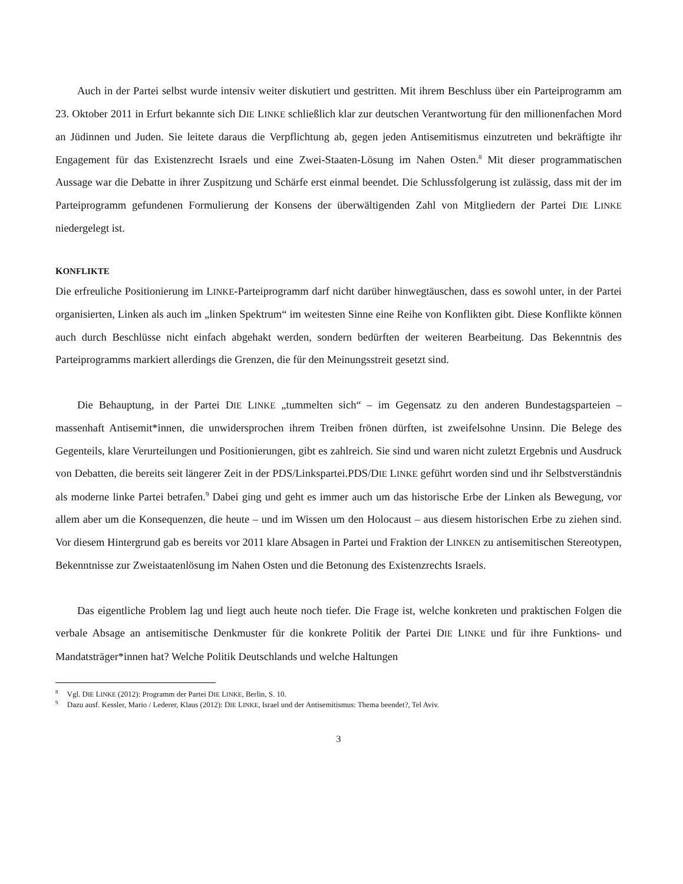Auch in der Partei selbst wurde intensiv weiter diskutiert und gestritten. Mit ihrem Beschluss über ein Parteiprogramm am 23. Oktober 2011 in Erfurt bekannte sich DIE LINKE schließlich klar zur deutschen Verantwortung für den millionenfachen Mord an Jüdinnen und Juden. Sie leitete daraus die Verpflichtung ab, gegen jeden Antisemitismus einzutreten und bekräftigte ihr Engagement für das Existenzrecht Israels und eine Zwei-Staaten-Lösung im Nahen Osten.<sup>8</sup> Mit dieser programmatischen Aussage war die Debatte in ihrer Zuspitzung und Schärfe erst einmal beendet. Die Schlussfolgerung ist zulässig, dass mit der im Parteiprogramm gefundenen Formulierung der Konsens der überwältigenden Zahl von Mitgliedern der Partei DIE LINKE niedergelegt ist.
KONFLIKTE
Die erfreuliche Positionierung im LINKE-Parteiprogramm darf nicht darüber hinwegtäuschen, dass es sowohl unter, in der Partei organisierten, Linken als auch im „linken Spektrum“ im weitesten Sinne eine Reihe von Konflikten gibt. Diese Konflikte können auch durch Beschlüsse nicht einfach abgehakt werden, sondern bedürften der weiteren Bearbeitung. Das Bekenntnis des Parteiprogramms markiert allerdings die Grenzen, die für den Meinungsstreit gesetzt sind.
Die Behauptung, in der Partei DIE LINKE „tummelten sich“ – im Gegensatz zu den anderen Bundestagsparteien – massenhaft Antisemit*innen, die unwidersprochen ihrem Treiben frönen dürften, ist zweifelsohne Unsinn. Die Belege des Gegenteils, klare Verurteilungen und Positionierungen, gibt es zahlreich. Sie sind und waren nicht zuletzt Ergebnis und Ausdruck von Debatten, die bereits seit längerer Zeit in der PDS/Linkspartei.PDS/DIE LINKE geführt worden sind und ihr Selbstverständnis als moderne linke Partei betrafen.<sup>9</sup> Dabei ging und geht es immer auch um das historische Erbe der Linken als Bewegung, vor allem aber um die Konsequenzen, die heute – und im Wissen um den Holocaust – aus diesem historischen Erbe zu ziehen sind. Vor diesem Hintergrund gab es bereits vor 2011 klare Absagen in Partei und Fraktion der LINKEN zu antisemitischen Stereotypen, Bekenntnisse zur Zweistaatenlösung im Nahen Osten und die Betonung des Existenzrechts Israels.
Das eigentliche Problem lag und liegt auch heute noch tiefer. Die Frage ist, welche konkreten und praktischen Folgen die verbale Absage an antisemitische Denkmuster für die konkrete Politik der Partei DIE LINKE und für ihre Funktions- und Mandatsträger*innen hat? Welche Politik Deutschlands und welche Haltungen
<sup>8</sup> Vgl. DIE LINKE (2012): Programm der Partei DIE LINKE, Berlin, S. 10.
<sup>9</sup> Dazu ausf. Kessler, Mario / Lederer, Klaus (2012): DIE LINKE, Israel und der Antisemitismus: Thema beendet?, Tel Aviv.
3